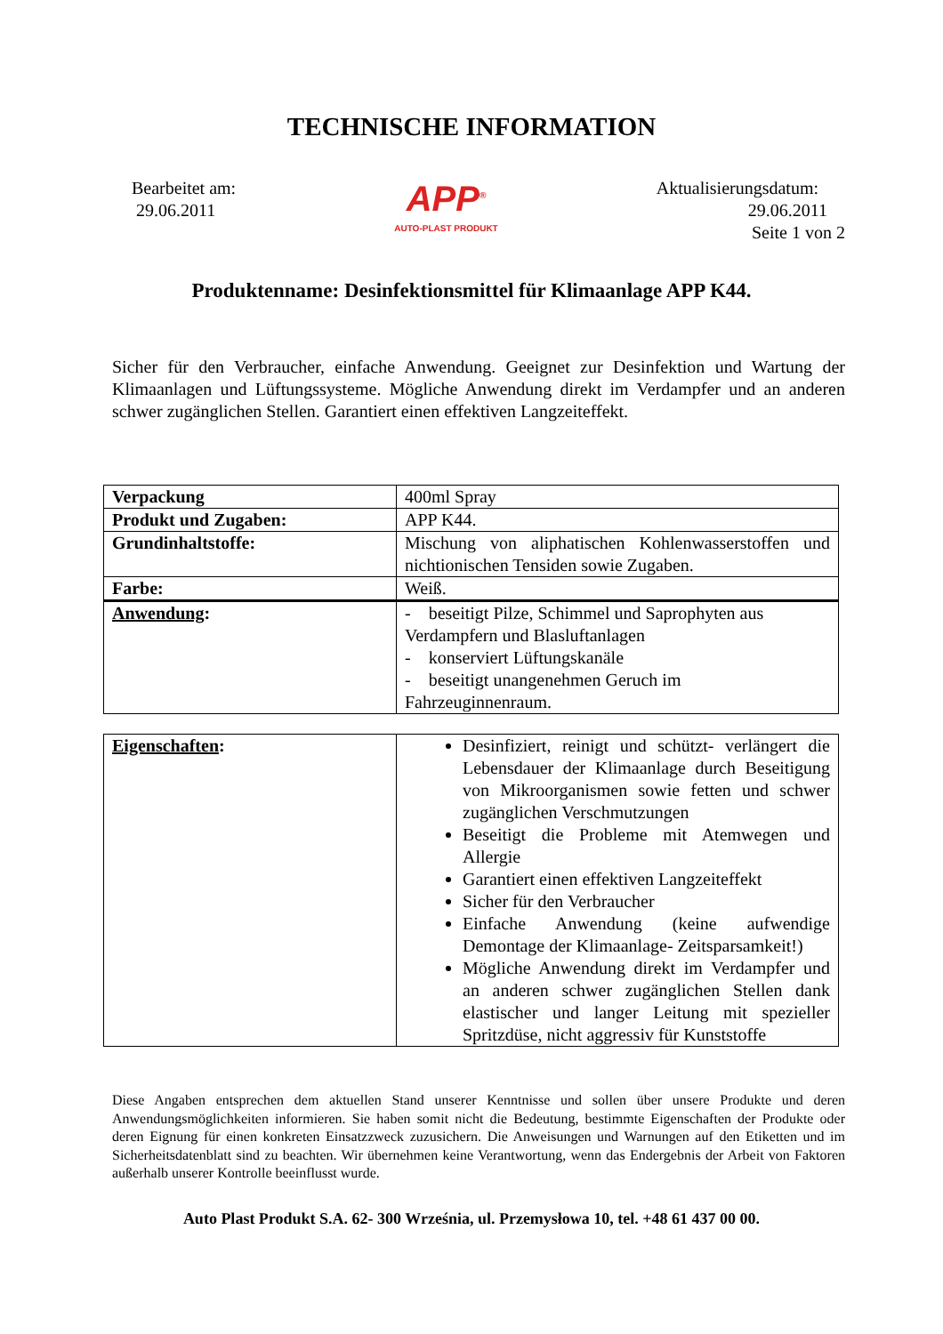TECHNISCHE INFORMATION
Bearbeitet am:
29.06.2011
APP<sup>®</sup>
AUTO-PLAST PRODUKT
Aktualisierungsdatum:
29.06.2011
Seite 1 von 2
Produktenname: Desinfektionsmittel für Klimaanlage APP K44.
Sicher für den Verbraucher, einfache Anwendung. Geeignet zur Desinfektion und Wartung der Klimaanlagen und Lüftungssysteme. Mögliche Anwendung direkt im Verdampfer und an anderen schwer zugänglichen Stellen. Garantiert einen effektiven Langzeiteffekt.
| Verpackung | 400ml Spray |
| Produkt und Zugaben: | APP K44. |
| Grundinhaltstoffe: | Mischung von aliphatischen Kohlenwasserstoffen und nichtionischen Tensiden sowie Zugaben. |
| Farbe: | Weiß. |
| Anwendung : | - beseitigt Pilze, Schimmel und Saprophyten aus Verdampfern und Blasluftanlagen - konserviert Lüftungskanäle - beseitigt unangenehmen Geruch im Fahrzeuginnenraum. |
| Eigenschaften : | Desinfiziert, reinigt und schützt- verlängert die Lebensdauer der Klimaanlage durch Beseitigung von Mikroorganismen sowie fetten und schwer zugänglichen Verschmutzungen Beseitigt die Probleme mit Atemwegen und Allergie Garantiert einen effektiven Langzeiteffekt Sicher für den Verbraucher Einfache Anwendung (keine aufwendige Demontage der Klimaanlage- Zeitsparsamkeit!) Mögliche Anwendung direkt im Verdampfer und an anderen schwer zugänglichen Stellen dank elastischer und langer Leitung mit spezieller Spritzdüse, nicht aggressiv für Kunststoffe |
Diese Angaben entsprechen dem aktuellen Stand unserer Kenntnisse und sollen über unsere Produkte und deren Anwendungsmöglichkeiten informieren. Sie haben somit nicht die Bedeutung, bestimmte Eigenschaften der Produkte oder deren Eignung für einen konkreten Einsatzzweck zuzusichern. Die Anweisungen und Warnungen auf den Etiketten und im Sicherheitsdatenblatt sind zu beachten. Wir übernehmen keine Verantwortung, wenn das Endergebnis der Arbeit von Faktoren außerhalb unserer Kontrolle beeinflusst wurde.
Auto Plast Produkt S.A. 62- 300 Września, ul. Przemysłowa 10, tel. +48 61 437 00 00.